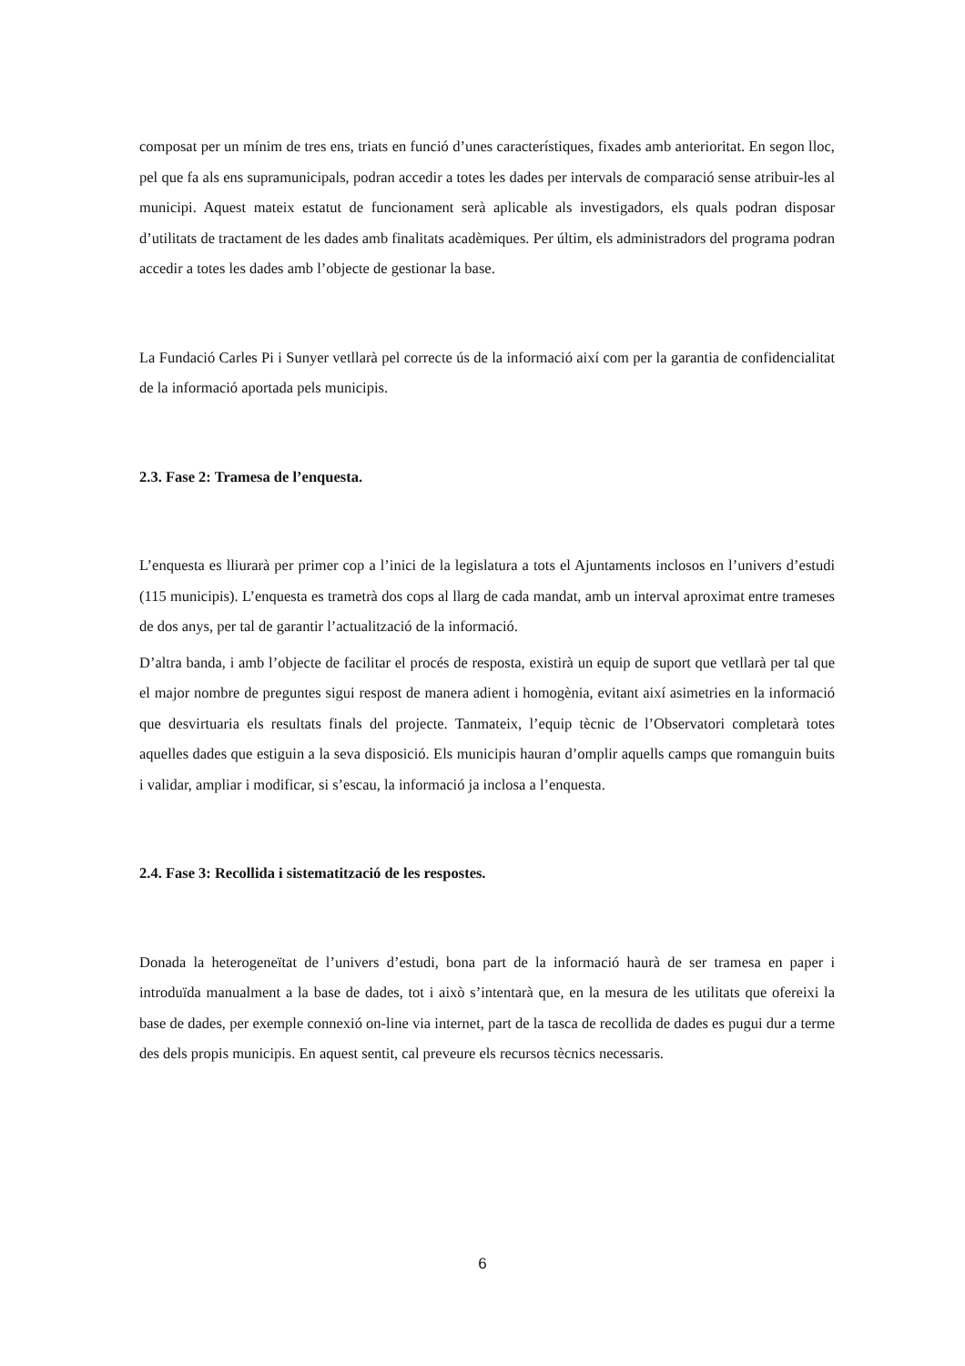composat per un mínim de tres ens, triats en funció d’unes característiques, fixades amb anterioritat. En segon lloc, pel que fa als ens supramunicipals, podran accedir a totes les dades per intervals de comparació sense atribuir-les al municipi. Aquest mateix estatut de funcionament serà aplicable als investigadors, els quals podran disposar d’utilitats de tractament de les dades amb finalitats acadèmiques. Per últim, els administradors del programa podran accedir a totes les dades amb l’objecte de gestionar la base.
La Fundació Carles Pi i Sunyer vetllarà pel correcte ús de la informació així com per la garantia de confidencialitat de la informació aportada pels municipis.
2.3. Fase 2: Tramesa de l’enquesta.
L’enquesta es lliurarà per primer cop a l’inici de la legislatura a tots el Ajuntaments inclosos en l’univers d’estudi (115 municipis). L’enquesta es trametrà dos cops al llarg de cada mandat, amb un interval aproximat entre trameses de dos anys, per tal de garantir l’actualització de la informació.
D’altra banda, i amb l’objecte de facilitar el procés de resposta, existirà un equip de suport que vetllarà per tal que el major nombre de preguntes sigui respost de manera adient i homogènia, evitant així asimetries en la informació que desvirtuaria els resultats finals del projecte. Tanmateix, l’equip tècnic de l’Observatori completarà totes aquelles dades que estiguin a la seva disposició. Els municipis hauran d’omplir aquells camps que romanguin buits i validar, ampliar i modificar, si s’escau, la informació ja inclosa a l’enquesta.
2.4. Fase 3: Recollida i sistematització de les respostes.
Donada la heterogeneïtat de l’univers d’estudi, bona part de la informació haurà de ser tramesa en paper i introduïda manualment a la base de dades, tot i això s’intentarà que, en la mesura de les utilitats que ofereixi la base de dades, per exemple connexió on-line via internet, part de la tasca de recollida de dades es pugui dur a terme des dels propis municipis. En aquest sentit, cal preveure els recursos tècnics necessaris.
6